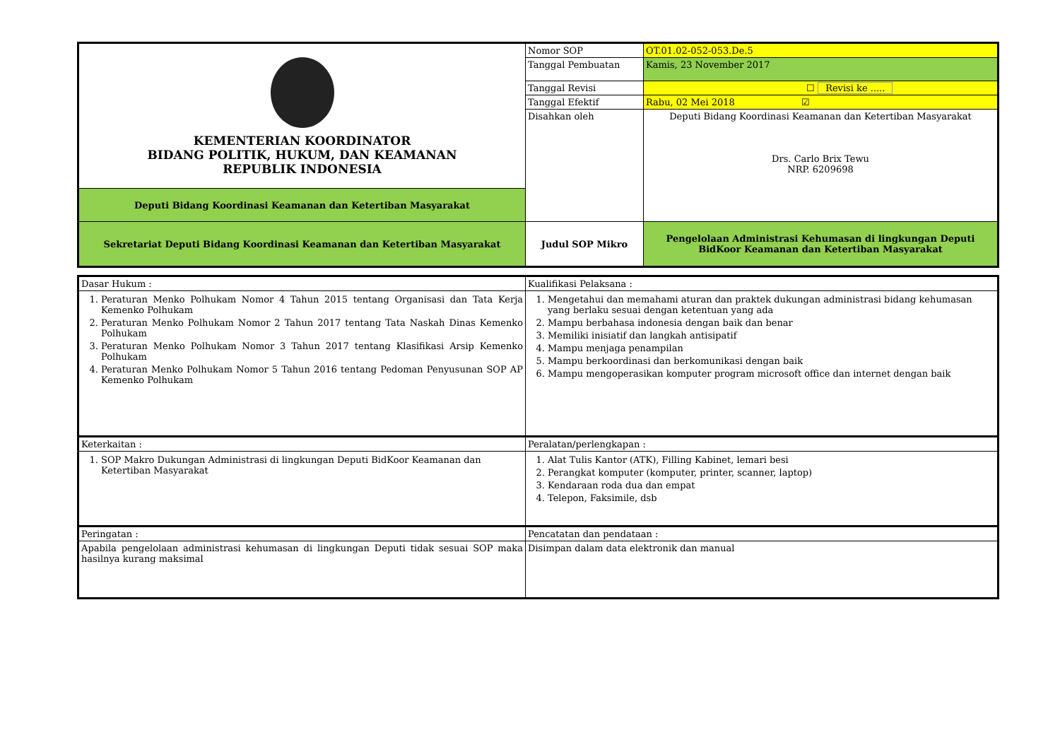| KEMENTERIAN KOORDINATOR BIDANG POLITIK, HUKUM, DAN KEAMANAN REPUBLIK INDONESIA | Nomor SOP | OT.01.02-052-053.De.5 |
| | Tanggal Pembuatan | Kamis, 23 November 2017 |
| | Tanggal Revisi | ☐ Revisi ke ..... |
| | Tanggal Efektif | Rabu, 02 Mei 2018 ☑ |
| | Disahkan oleh | Deputi Bidang Koordinasi Keamanan dan Ketertiban Masyarakat Drs. Carlo Brix Tewu NRP. 6209698 |
| Deputi Bidang Koordinasi Keamanan dan Ketertiban Masyarakat | | |
| Sekretariat Deputi Bidang Koordinasi Keamanan dan Ketertiban Masyarakat | Judul SOP Mikro | Pengelolaan Administrasi Kehumasan di lingkungan Deputi BidKoor Keamanan dan Ketertiban Masyarakat |
| Dasar Hukum : | Kualifikasi Pelaksana : |
| 1. Peraturan Menko Polhukam Nomor 4 Tahun 2015 tentang Organisasi dan Tata Kerja Kemenko Polhukam 2. Peraturan Menko Polhukam Nomor 2 Tahun 2017 tentang Tata Naskah Dinas Kemenko Polhukam 3. Peraturan Menko Polhukam Nomor 3 Tahun 2017 tentang Klasifikasi Arsip Kemenko Polhukam 4. Peraturan Menko Polhukam Nomor 5 Tahun 2016 tentang Pedoman Penyusunan SOP AP Kemenko Polhukam | 1. Mengetahui dan memahami aturan dan praktek dukungan administrasi bidang kehumasan yang berlaku sesuai dengan ketentuan yang ada 2. Mampu berbahasa indonesia dengan baik dan benar 3. Memiliki inisiatif dan langkah antisipatif 4. Mampu menjaga penampilan 5. Mampu berkoordinasi dan berkomunikasi dengan baik 6. Mampu mengoperasikan komputer program microsoft office dan internet dengan baik |
| Keterkaitan : | Peralatan/perlengkapan : |
| 1. SOP Makro Dukungan Administrasi di lingkungan Deputi BidKoor Keamanan dan Ketertiban Masyarakat | 1. Alat Tulis Kantor (ATK), Filling Kabinet, lemari besi 2. Perangkat komputer (komputer, printer, scanner, laptop) 3. Kendaraan roda dua dan empat 4. Telepon, Faksimile, dsb |
| Peringatan : | Pencatatan dan pendataan : |
| Apabila pengelolaan administrasi kehumasan di lingkungan Deputi tidak sesuai SOP maka hasilnya kurang maksimal | Disimpan dalam data elektronik dan manual |